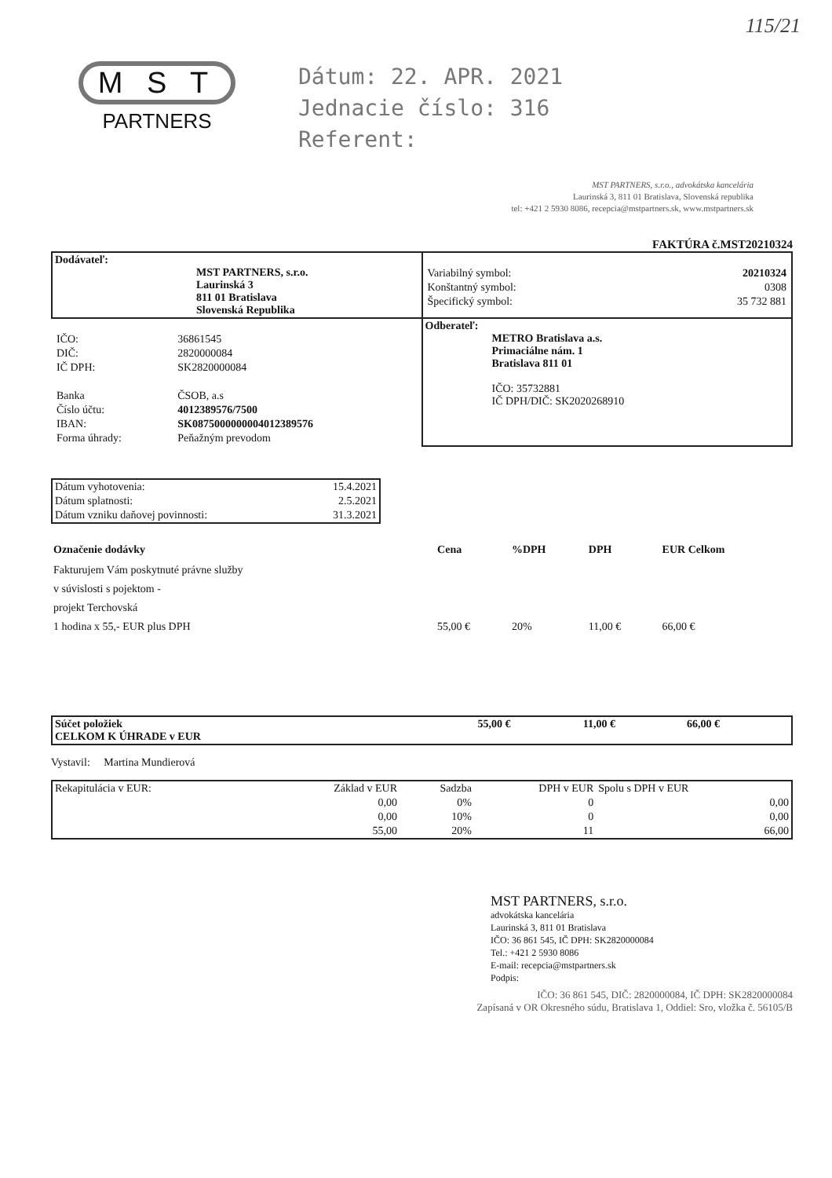115/21
M S T
PARTNERS
Dátum: 22. APR. 2021
Jednacie číslo: 316
Referent:
MST PARTNERS, s.r.o., advokátska kancelária
Laurinská 3, 811 01 Bratislava, Slovenská republika
tel: +421 2 5930 8086, recepcia@mstpartners.sk, www.mstpartners.sk
FAKTÚRA č.MST20210324
| Dodávateľ: MST PARTNERS, s.r.o. Laurinská 3 811 01 Bratislava Slovenská Republika | / Variabilný symbol: / 20210324 / / Konštantný symbol: / 0308 / / Špecifický symbol: / 35 732 881 / |
| / IČO: / 36861545 / / DIČ: / 2820000084 / / IČ DPH: / SK2820000084 / / Banka / ČSOB, a.s / / Číslo účtu: / 4012389576/7500 / / IBAN: / SK0875000000004012389576 / / Forma úhrady: / Peňažným prevodom / | Odberateľ: METRO Bratislava a.s. Primaciálne nám. 1 Bratislava 811 01 IČO: 35732881 IČ DPH/DIČ: SK2020268910 |
| Dátum vyhotovenia: | 15.4.2021 |
| Dátum splatnosti: | 2.5.2021 |
| Dátum vzniku daňovej povinnosti: | 31.3.2021 |
| Označenie dodávky | Cena | %DPH | DPH | EUR Celkom |
| --- | --- | --- | --- | --- |
| Fakturujem Vám poskytnuté právne služby v súvislosti s pojektom - projekt Terchovská 1 hodina x 55,- EUR plus DPH | 55,00 € | 20% | 11,00 € | 66,00 € |
| Súčet položiek CELKOM K ÚHRADE v EUR | 55,00 € | 11,00 € | 66,00 € |
Vystavil: Martina Mundierová
| Rekapitulácia v EUR: | Základ v EUR | Sadzba | DPH v EUR | Spolu s DPH v EUR |
| | 0,00 | 0% | 0 | 0,00 |
| | 0,00 | 10% | 0 | 0,00 |
| | 55,00 | 20% | 11 | 66,00 |
MST PARTNERS, s.r.o.
advokátska kancelária
Laurinská 3, 811 01 Bratislava
IČO: 36 861 545, IČ DPH: SK2820000084
Tel.: +421 2 5930 8086
E-mail: recepcia@mstpartners.sk
Podpis:
IČO: 36 861 545, DIČ: 2820000084, IČ DPH: SK2820000084
Zapísaná v OR Okresného súdu, Bratislava 1, Oddiel: Sro, vložka č. 56105/B